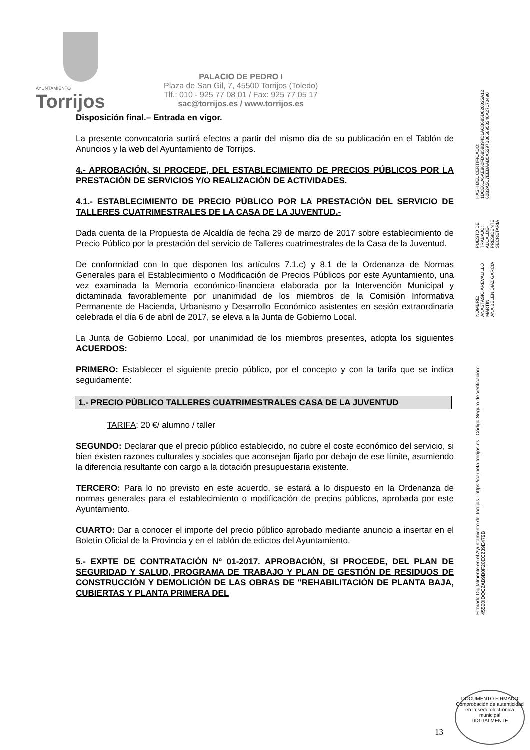AYUNTAMIENTO
Torrijos
PALACIO DE PEDRO I
Plaza de San Gil, 7, 45500 Torrijos (Toledo)
Tlf.: 010 - 925 77 08 01 / Fax: 925 77 05 17
sac@torrijos.es / www.torrijos.es
Disposición final.– Entrada en vigor.
La presente convocatoria surtirá efectos a partir del mismo día de su publicación en el Tablón de Anuncios y la web del Ayuntamiento de Torrijos.
4.- APROBACIÓN, SI PROCEDE, DEL ESTABLECIMIENTO DE PRECIOS PÚBLICOS POR LA PRESTACIÓN DE SERVICIOS Y/O REALIZACIÓN DE ACTIVIDADES.
4.1.- ESTABLECIMIENTO DE PRECIO PÚBLICO POR LA PRESTACIÓN DEL SERVICIO DE TALLERES CUATRIMESTRALES DE LA CASA DE LA JUVENTUD.-
Dada cuenta de la Propuesta de Alcaldía de fecha 29 de marzo de 2017 sobre establecimiento de Precio Público por la prestación del servicio de Talleres cuatrimestrales de la Casa de la Juventud.
De conformidad con lo que disponen los artículos 7.1.c) y 8.1 de la Ordenanza de Normas Generales para el Establecimiento o Modificación de Precios Públicos por este Ayuntamiento, una vez examinada la Memoria económico-financiera elaborada por la Intervención Municipal y dictaminada favorablemente por unanimidad de los miembros de la Comisión Informativa Permanente de Hacienda, Urbanismo y Desarrollo Económico asistentes en sesión extraordinaria celebrada el día 6 de abril de 2017, se eleva a la Junta de Gobierno Local.
La Junta de Gobierno Local, por unanimidad de los miembros presentes, adopta los siguientes ACUERDOS:
PRIMERO: Establecer el siguiente precio público, por el concepto y con la tarifa que se indica seguidamente:
1.- PRECIO PÚBLICO TALLERES CUATRIMESTRALES CASA DE LA JUVENTUD
TARIFA: 20 €/ alumno / taller
SEGUNDO: Declarar que el precio público establecido, no cubre el coste económico del servicio, si bien existen razones culturales y sociales que aconsejan fijarlo por debajo de ese límite, asumiendo la diferencia resultante con cargo a la dotación presupuestaria existente.
TERCERO: Para lo no previsto en este acuerdo, se estará a lo dispuesto en la Ordenanza de normas generales para el establecimiento o modificación de precios públicos, aprobada por este Ayuntamiento.
CUARTO: Dar a conocer el importe del precio público aprobado mediante anuncio a insertar en el Boletín Oficial de la Provincia y en el tablón de edictos del Ayuntamiento.
5.- EXPTE DE CONTRATACIÓN Nº 01-2017. APROBACIÓN, SI PROCEDE, DEL PLAN DE SEGURIDAD Y SALUD, PROGRAMA DE TRABAJO Y PLAN DE GESTIÓN DE RESIDUOS DE CONSTRUCCIÓN Y DEMOLICIÓN DE LAS OBRAS DE "REHABILITACIÓN DE PLANTA BAJA, CUBIERTAS Y PLANTA PRIMERA DEL
Firmado Digitalmente en el Ayuntamiento de Torrijos - https://carpeta.torrijos.es - Código Seguro de Verificación: 45500IDOC2AB9B0F20EC239E479B
NOMBRE:
ANASTASIO AREVALILLO MARTIN
ANA BELEN DIAZ GARCIA
PUESTO DE TRABAJO:
ALCALDE-PRESIDENTE
SECRETARIA
HASH DEL CERTIFICADO:
1DCE61A5AE862FD6858B94D1ACB685D620025A12
62B2A5C7EEBAAB5A5297B3658953246A27170490
13
DOCUMENTO FIRMADO
Comprobación de autenticidad en la sede electrónica municipal
DIGITALMENTE